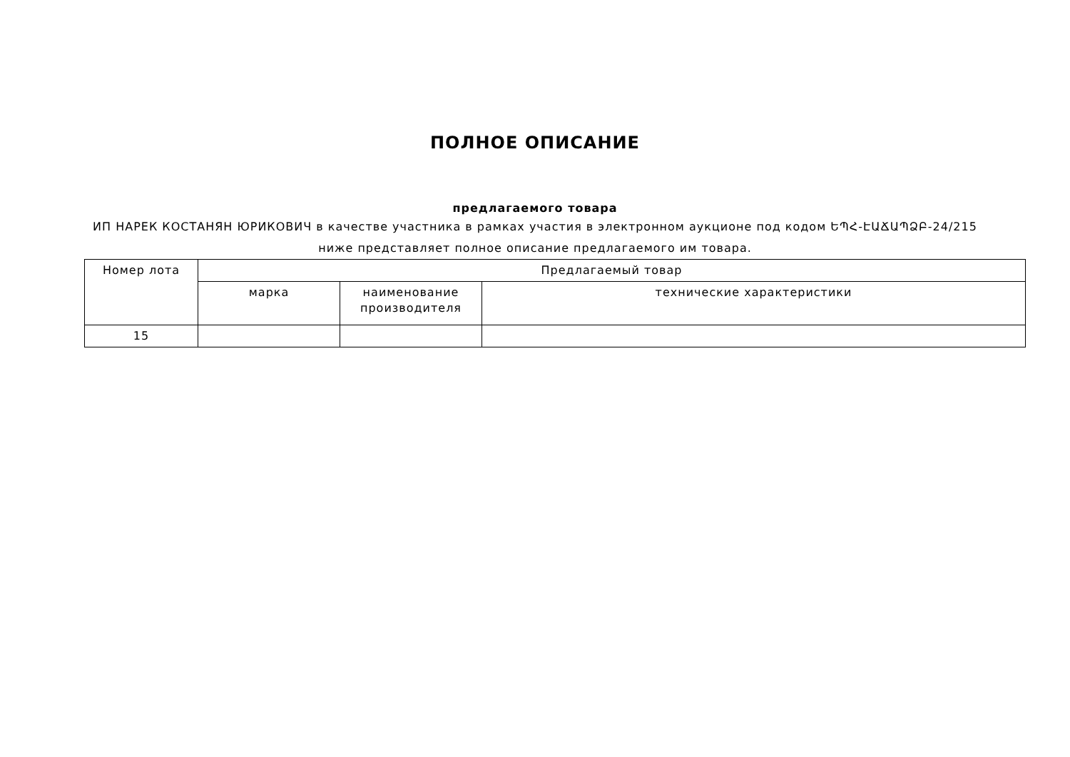ПОЛНОЕ ОПИСАНИЕ
предлагаемого товара
ИП НАРЕК КОСТАНЯН ЮРИКОВИЧ в качестве участника в рамках участия в электронном аукционе под кодом ԵՊՀ-ԷԱՃԱՊՁԲ-24/215 ниже представляет полное описание предлагаемого им товара.
| Номер лота | Предлагаемый товар | | |
| --- | --- | --- | --- |
| | марка | наименование производителя | технические характеристики |
| 15 | | | |